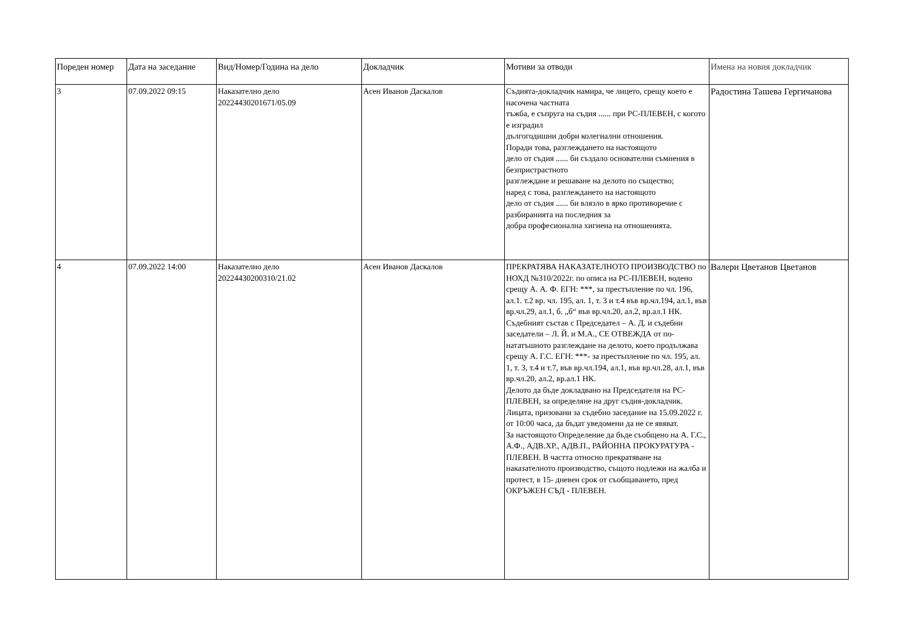| Пореден номер | Дата на заседание | Вид/Номер/Година на дело | Докладчик | Мотиви за отводи | Имена на новия докладчик |
| --- | --- | --- | --- | --- | --- |
| 3 | 07.09.2022 09:15 | Наказателно дело 20224430201671/05.09 | Асен Иванов Даскалов | Съдията-докладчик намира, че лицето, срещу което е насочена частната тъжба, е съпруга на съдия ...... при РС-ПЛЕВЕН, с когото е изградил дългогодишни добри колегиални отношения. Поради това, разглеждането на настоящото дело от съдия ...... би създало основателни съмнения в безпристрастното разглеждане и решаване на делото по същество; наред с това, разглеждането на настоящото дело от съдия ...... би влязло в ярко противоречие с разбиранията на последния за добра професионална хигиена на отношенията. | Радостина Ташева Гергичанова |
| 4 | 07.09.2022 14:00 | Наказателно дело 20224430200310/21.02 | Асен Иванов Даскалов | ПРЕКРАТЯВА НАКАЗАТЕЛНОТО ПРОИЗВОДСТВО по НОХД №310/2022г. по описа на РС-ПЛЕВЕН, водено срещу А. А. Ф. ЕГН: ***, за престъпление по чл. 196, ал.1. т.2 вр. чл. 195, ал. 1, т. 3 и т.4 във вр.чл.194, ал.1, във вр.чл.29, ал.1, б. „б“ във вр.чл.20, ал.2, вр.ал.1 НК. Съдебният състав с Председател – А. Д. и съдебни заседатели – Л. Й. и М.А., СЕ ОТВЕЖДА от по-нататъшното разглеждане на делото, което продължава срещу А. Г.С. ЕГН: ***- за престъпление по чл. 195, ал. 1, т. 3, т.4 и т.7, във вр.чл.194, ал.1, във вр.чл.28, ал.1, във вр.чл.20, ал.2, вр.ал.1 НК. Делото да бъде докладвано на Председателя на РС-ПЛЕВЕН, за определяне на друг съдия-докладчик. Лицата, призовани за съдебно заседание на 15.09.2022 г. от 10:00 часа, да бъдат уведомени да не се явяват. За настоящото Определение да бъде съобщено на А. Г.С., А.Ф., АДВ.ХР., АДВ.П., РАЙОННА ПРОКУРАТУРА - ПЛЕВЕН. В частта относно прекратяване на наказателното производство, същото подлежи на жалба и протест, в 15- дневен срок от съобщаването, пред ОКРЪЖЕН СЪД - ПЛЕВЕН. | Валери Цветанов Цветанов |